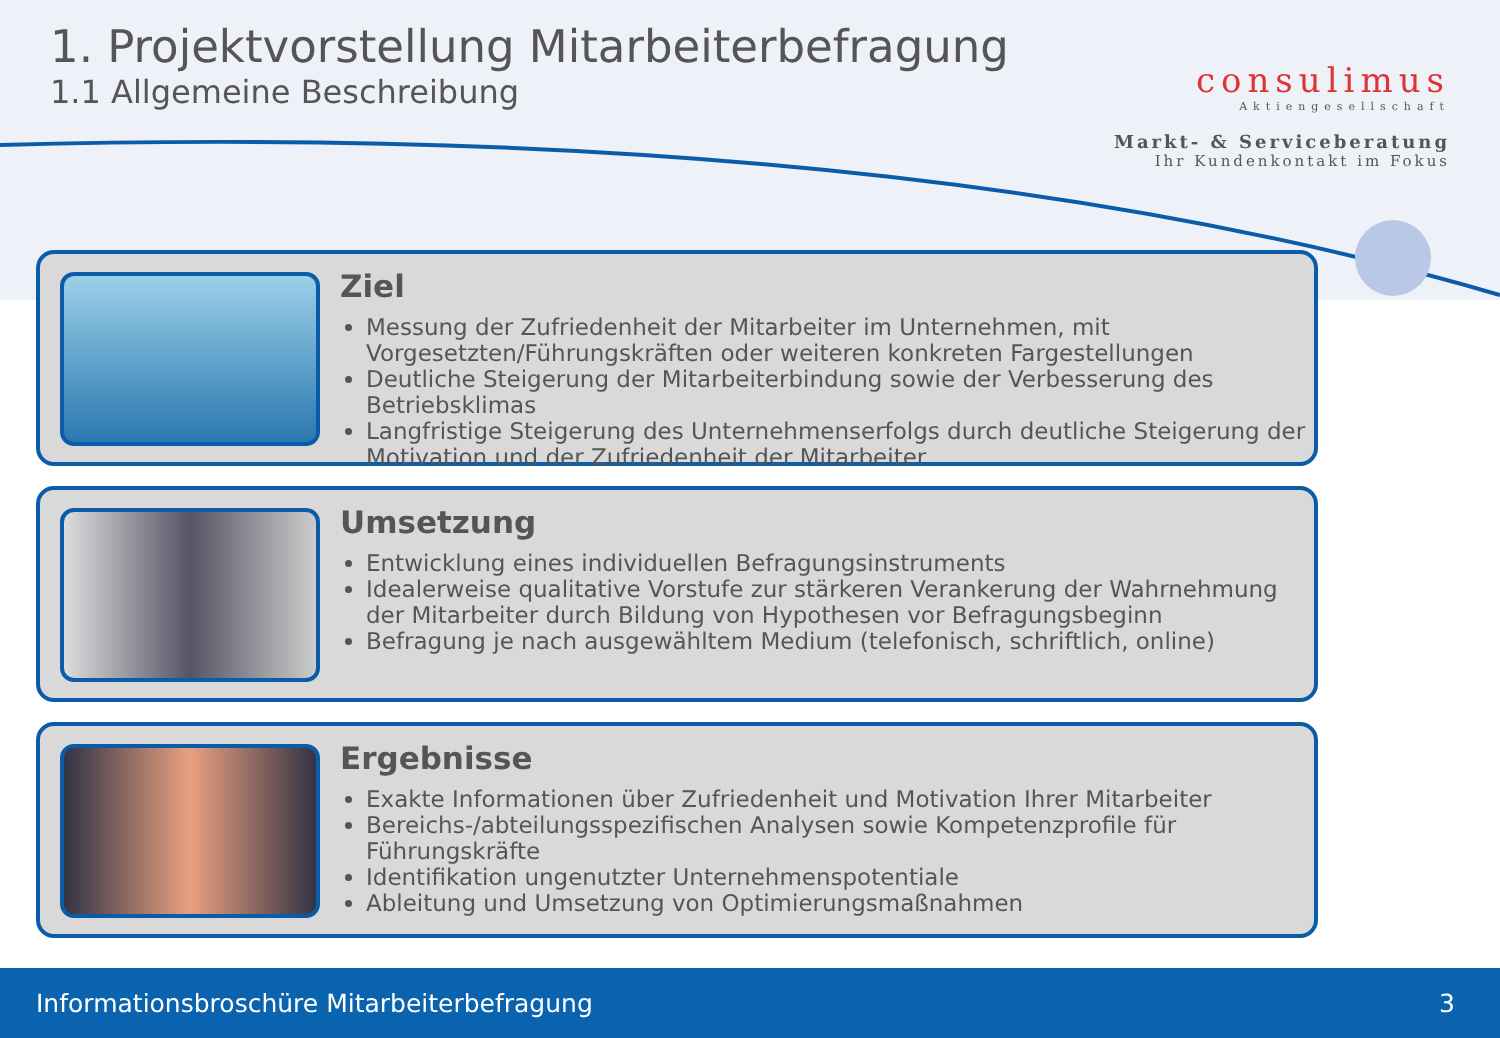1. Projektvorstellung Mitarbeiterbefragung
1.1 Allgemeine Beschreibung
consulimus
Aktiengesellschaft
Markt- & Serviceberatung
Ihr Kundenkontakt im Fokus
Ziel
Messung der Zufriedenheit der Mitarbeiter im Unternehmen, mit Vorgesetzten/Führungskräften oder weiteren konkreten Fargestellungen
Deutliche Steigerung der Mitarbeiterbindung sowie der Verbesserung des Betriebsklimas
Langfristige Steigerung des Unternehmenserfolgs durch deutliche Steigerung der Motivation und der Zufriedenheit der Mitarbeiter
Umsetzung
Entwicklung eines individuellen Befragungsinstruments
Idealerweise qualitative Vorstufe zur stärkeren Verankerung der Wahrnehmung der Mitarbeiter durch Bildung von Hypothesen vor Befragungsbeginn
Befragung je nach ausgewähltem Medium (telefonisch, schriftlich, online)
Ergebnisse
Exakte Informationen über Zufriedenheit und Motivation Ihrer Mitarbeiter
Bereichs-/abteilungsspezifischen Analysen sowie Kompetenzprofile für Führungskräfte
Identifikation ungenutzter Unternehmenspotentiale
Ableitung und Umsetzung von Optimierungsmaßnahmen
Informationsbroschüre Mitarbeiterbefragung 3